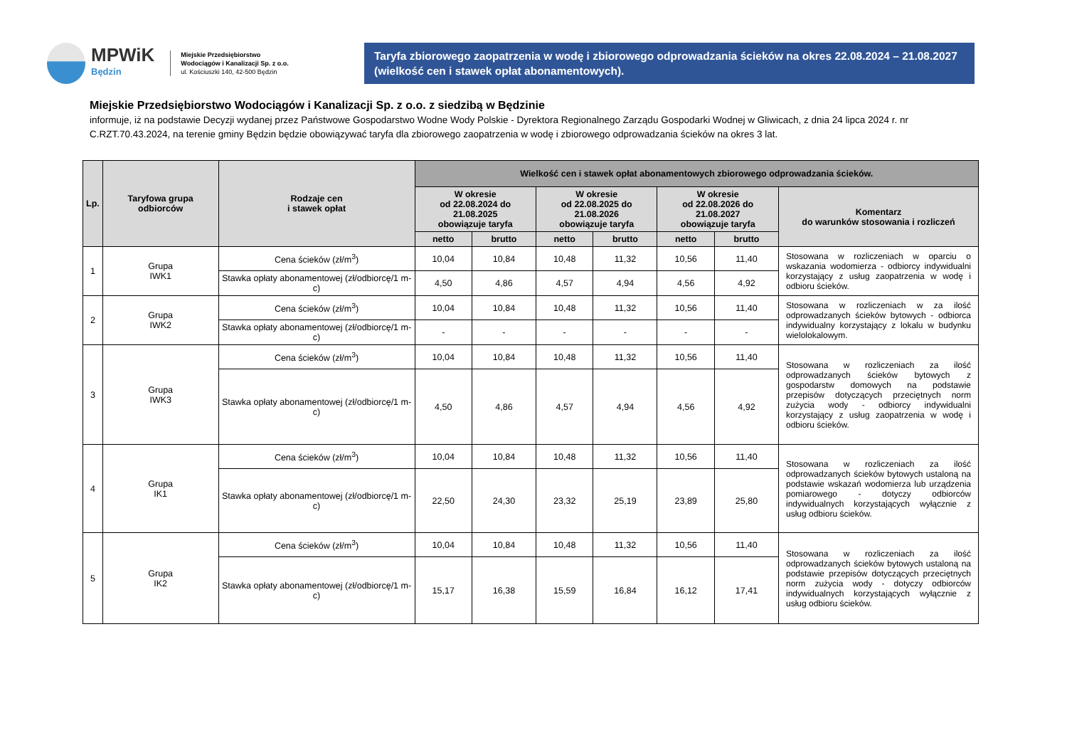MPWiK
Będzin
Miejskie Przedsiębiorstwo
Wodociągów i Kanalizacji Sp. z o.o.
ul. Kościuszki 140, 42-500 Będzin
Taryfa zbiorowego zaopatrzenia w wodę i zbiorowego odprowadzania ścieków na okres 22.08.2024 – 21.08.2027 (wielkość cen i stawek opłat abonamentowych).
Miejskie Przedsiębiorstwo Wodociągów i Kanalizacji Sp. z o.o. z siedzibą w Będzinie
informuje, iż na podstawie Decyzji wydanej przez Państwowe Gospodarstwo Wodne Wody Polskie - Dyrektora Regionalnego Zarządu Gospodarki Wodnej w Gliwicach, z dnia 24 lipca 2024 r. nr C.RZT.70.43.2024, na terenie gminy Będzin będzie obowiązywać taryfa dla zbiorowego zaopatrzenia w wodę i zbiorowego odprowadzania ścieków na okres 3 lat.
| Lp. | Taryfowa grupa odbiorców | Rodzaje cen i stawek opłat | Wielkość cen i stawek opłat abonamentowych zbiorowego odprowadzania ścieków. | | | | | | |
| --- | --- | --- | --- | --- | --- | --- | --- | --- | --- |
| | | | W okresie od 22.08.2024 do 21.08.2025 obowiązuje taryfa | | W okresie od 22.08.2025 do 21.08.2026 obowiązuje taryfa | | W okresie od 22.08.2026 do 21.08.2027 obowiązuje taryfa | | Komentarz do warunków stosowania i rozliczeń |
| | | | netto | brutto | netto | brutto | netto | brutto | |
| 1 | Grupa IWK1 | Cena ścieków (zł/m<sup>3</sup>) | 10,04 | 10,84 | 10,48 | 11,32 | 10,56 | 11,40 | Stosowana w rozliczeniach w oparciu o wskazania wodomierza - odbiorcy indywidualni korzystający z usług zaopatrzenia w wodę i odbioru ścieków. |
| | | Stawka opłaty abonamentowej (zł/odbiorcę/1 m-c) | 4,50 | 4,86 | 4,57 | 4,94 | 4,56 | 4,92 | |
| 2 | Grupa IWK2 | Cena ścieków (zł/m<sup>3</sup>) | 10,04 | 10,84 | 10,48 | 11,32 | 10,56 | 11,40 | Stosowana w rozliczeniach w za ilość odprowadzanych ścieków bytowych - odbiorca indywidualny korzystający z lokalu w budynku wielolokalowym. |
| | | Stawka opłaty abonamentowej (zł/odbiorcę/1 m-c) | - | - | - | - | - | - | |
| 3 | Grupa IWK3 | Cena ścieków (zł/m<sup>3</sup>) | 10,04 | 10,84 | 10,48 | 11,32 | 10,56 | 11,40 | Stosowana w rozliczeniach za ilość odprowadzanych ścieków bytowych z gospodarstw domowych na podstawie przepisów dotyczących przeciętnych norm zużycia wody - odbiorcy indywidualni korzystający z usług zaopatrzenia w wodę i odbioru ścieków. |
| | | Stawka opłaty abonamentowej (zł/odbiorcę/1 m-c) | 4,50 | 4,86 | 4,57 | 4,94 | 4,56 | 4,92 | |
| 4 | Grupa IK1 | Cena ścieków (zł/m<sup>3</sup>) | 10,04 | 10,84 | 10,48 | 11,32 | 10,56 | 11,40 | Stosowana w rozliczeniach za ilość odprowadzanych ścieków bytowych ustaloną na podstawie wskazań wodomierza lub urządzenia pomiarowego - dotyczy odbiorców indywidualnych korzystających wyłącznie z usług odbioru ścieków. |
| | | Stawka opłaty abonamentowej (zł/odbiorcę/1 m-c) | 22,50 | 24,30 | 23,32 | 25,19 | 23,89 | 25,80 | |
| 5 | Grupa IK2 | Cena ścieków (zł/m<sup>3</sup>) | 10,04 | 10,84 | 10,48 | 11,32 | 10,56 | 11,40 | Stosowana w rozliczeniach za ilość odprowadzanych ścieków bytowych ustaloną na podstawie przepisów dotyczących przeciętnych norm zużycia wody - dotyczy odbiorców indywidualnych korzystających wyłącznie z usług odbioru ścieków. |
| | | Stawka opłaty abonamentowej (zł/odbiorcę/1 m-c) | 15,17 | 16,38 | 15,59 | 16,84 | 16,12 | 17,41 | |